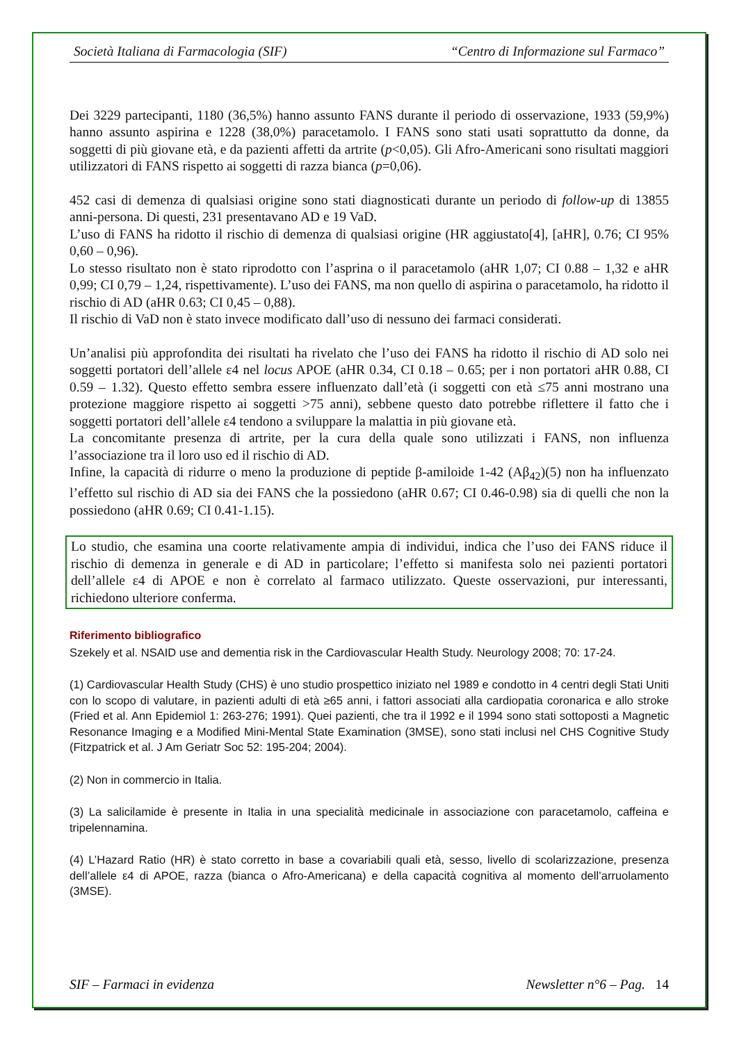Società Italiana di Farmacologia (SIF) “Centro di Informazione sul Farmaco”
Dei 3229 partecipanti, 1180 (36,5%) hanno assunto FANS durante il periodo di osservazione, 1933 (59,9%) hanno assunto aspirina e 1228 (38,0%) paracetamolo. I FANS sono stati usati soprattutto da donne, da soggetti di più giovane età, e da pazienti affetti da artrite (p<0,05). Gli Afro-Americani sono risultati maggiori utilizzatori di FANS rispetto ai soggetti di razza bianca (p=0,06).
452 casi di demenza di qualsiasi origine sono stati diagnosticati durante un periodo di follow-up di 13855 anni-persona. Di questi, 231 presentavano AD e 19 VaD.
L’uso di FANS ha ridotto il rischio di demenza di qualsiasi origine (HR aggiustato[4], [aHR], 0.76; CI 95% 0,60 – 0,96).
Lo stesso risultato non è stato riprodotto con l’asprina o il paracetamolo (aHR 1,07; CI 0.88 – 1,32 e aHR 0,99; CI 0,79 – 1,24, rispettivamente). L’uso dei FANS, ma non quello di aspirina o paracetamolo, ha ridotto il rischio di AD (aHR 0.63; CI 0,45 – 0,88).
Il rischio di VaD non è stato invece modificato dall’uso di nessuno dei farmaci considerati.
Un’analisi più approfondita dei risultati ha rivelato che l’uso dei FANS ha ridotto il rischio di AD solo nei soggetti portatori dell’allele ε4 nel locus APOE (aHR 0.34, CI 0.18 – 0.65; per i non portatori aHR 0.88, CI 0.59 – 1.32). Questo effetto sembra essere influenzato dall’età (i soggetti con età ≤75 anni mostrano una protezione maggiore rispetto ai soggetti >75 anni), sebbene questo dato potrebbe riflettere il fatto che i soggetti portatori dell’allele ε4 tendono a sviluppare la malattia in più giovane età.
La concomitante presenza di artrite, per la cura della quale sono utilizzati i FANS, non influenza l’associazione tra il loro uso ed il rischio di AD.
Infine, la capacità di ridurre o meno la produzione di peptide β-amiloide 1-42 (Aβ<sub>42</sub>)(5) non ha influenzato l’effetto sul rischio di AD sia dei FANS che la possiedono (aHR 0.67; CI 0.46-0.98) sia di quelli che non la possiedono (aHR 0.69; CI 0.41-1.15).
Lo studio, che esamina una coorte relativamente ampia di individui, indica che l’uso dei FANS riduce il rischio di demenza in generale e di AD in particolare; l’effetto si manifesta solo nei pazienti portatori dell’allele ε4 di APOE e non è correlato al farmaco utilizzato. Queste osservazioni, pur interessanti, richiedono ulteriore conferma.
Riferimento bibliografico
Szekely et al. NSAID use and dementia risk in the Cardiovascular Health Study. Neurology 2008; 70: 17-24.
(1) Cardiovascular Health Study (CHS) è uno studio prospettico iniziato nel 1989 e condotto in 4 centri degli Stati Uniti con lo scopo di valutare, in pazienti adulti di età ≥65 anni, i fattori associati alla cardiopatia coronarica e allo stroke (Fried et al. Ann Epidemiol 1: 263-276; 1991). Quei pazienti, che tra il 1992 e il 1994 sono stati sottoposti a Magnetic Resonance Imaging e a Modified Mini-Mental State Examination (3MSE), sono stati inclusi nel CHS Cognitive Study (Fitzpatrick et al. J Am Geriatr Soc 52: 195-204; 2004).
(2) Non in commercio in Italia.
(3) La salicilamide è presente in Italia in una specialità medicinale in associazione con paracetamolo, caffeina e tripelennamina.
(4) L’Hazard Ratio (HR) è stato corretto in base a covariabili quali età, sesso, livello di scolarizzazione, presenza dell’allele ε4 di APOE, razza (bianca o Afro-Americana) e della capacità cognitiva al momento dell’arruolamento (3MSE).
SIF – Farmaci in evidenza Newsletter n°6 – Pag. 14